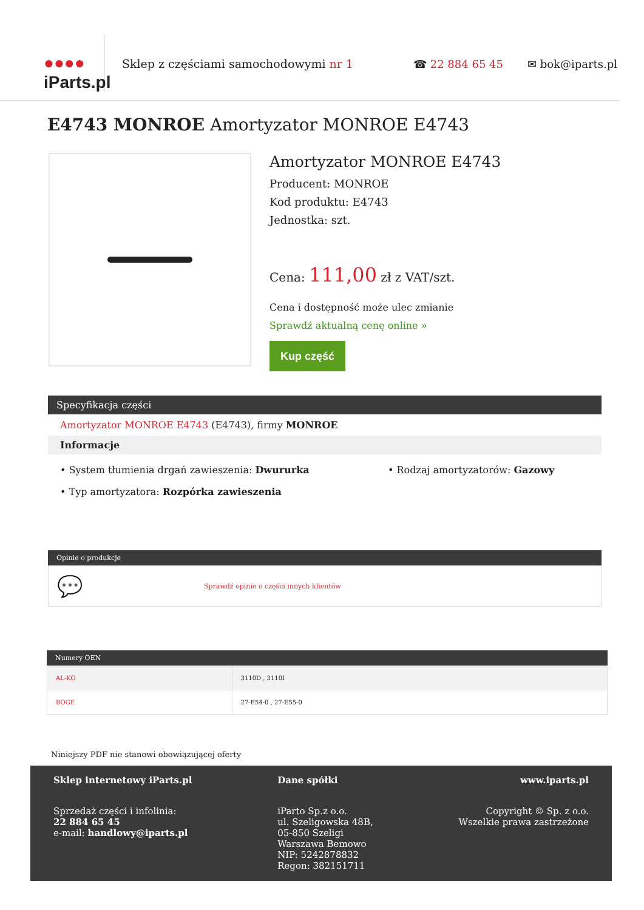●●●●
iParts.pl
Sklep z częściami samochodowymi nr 1 ☎ 22 884 65 45 ✉ bok@iparts.pl
E4743 MONROE Amortyzator MONROE E4743
Amortyzator MONROE E4743
Producent: MONROE
Kod produktu: E4743
Jednostka: szt.
Cena: 111,00 zł z VAT/szt.
Cena i dostępność może ulec zmianie
Sprawdź aktualną cenę online »
Kup część
Specyfikacja części
Amortyzator MONROE E4743 (E4743), firmy MONROE
Informacje
• System tłumienia drgań zawieszenia: Dwururka
• Typ amortyzatora: Rozpórka zawieszenia
• Rodzaj amortyzatorów: Gazowy
Opinie o produkcje
💬 Sprawdź opinie o części innych klientów
Numery OEN
| AL-KO | 3110D , 3110I |
| BOGE | 27-E54-0 , 27-E55-0 |
Niniejszy PDF nie stanowi obowiązującej oferty
Sklep internetowy iParts.pl
Sprzedaż części i infolinia:
22 884 65 45
e-mail: handlowy@iparts.pl
Dane spółki
iParto Sp.z o.o.
ul. Szeligowska 48B,
05-850 Szeligi
Warszawa Bemowo
NIP: 5242878832
Regon: 382151711
www.iparts.pl
Copyright © Sp. z o.o.
Wszelkie prawa zastrzeżone